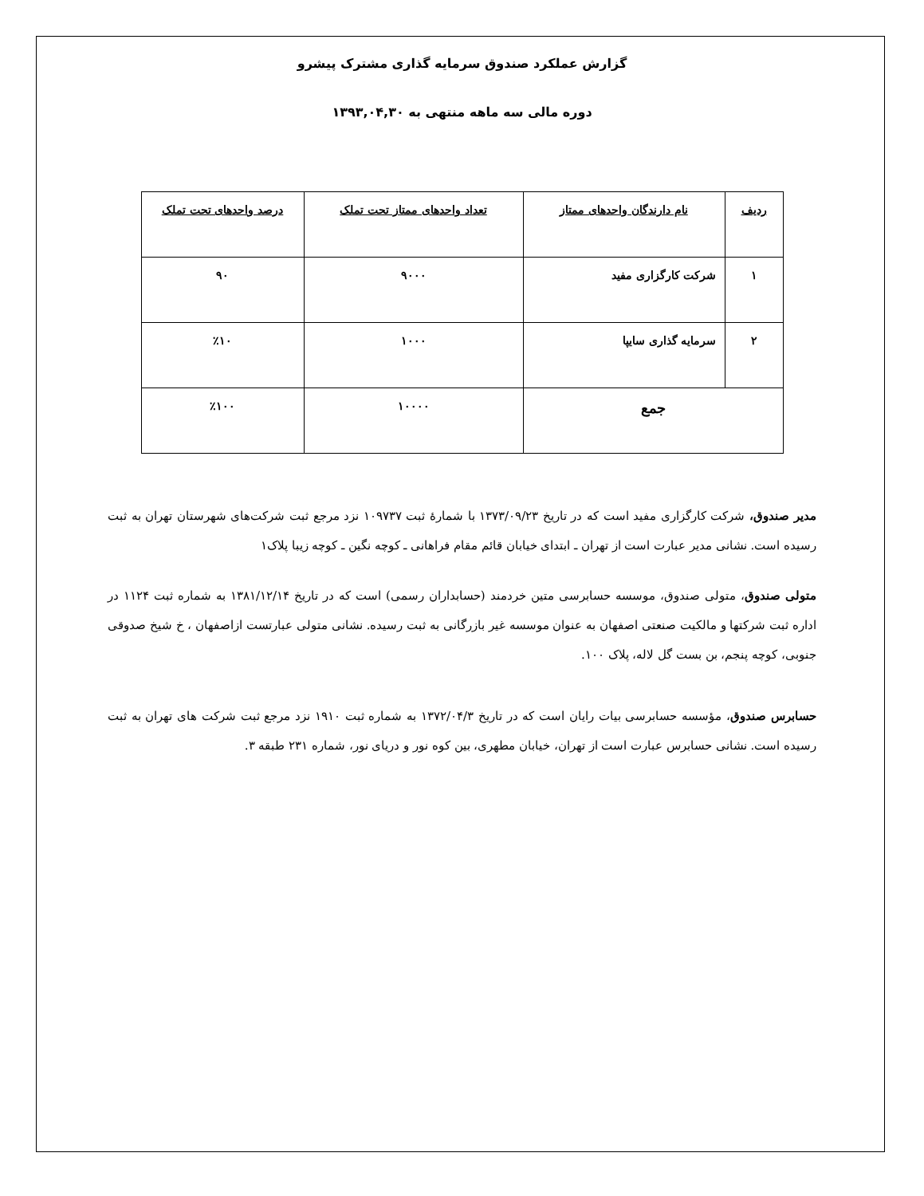گزارش عملکرد صندوق سرمایه گذاری مشترک پیشرو
دوره مالی سه ماهه منتهی به ۱۳۹۳,۰۴,۳۰
| ردیف | نام دارندگان واحدهای ممتاز | تعداد واحدهای ممتاز تحت تملک | درصد واحدهای تحت تملک |
| --- | --- | --- | --- |
| ۱ | شرکت کارگزاری مفید | ۹۰۰۰ | ۹۰ |
| ۲ | سرمایه گذاری سایپا | ۱۰۰۰ | ٪۱۰ |
| جمع | | ۱۰۰۰۰ | ٪۱۰۰ |
مدیر صندوق، شرکت کارگزاری مفید است که در تاریخ ۱۳۷۳/۰۹/۲۳ با شمارهٔ ثبت ۱۰۹۷۳۷ نزد مرجع ثبت شرکت‌های شهرستان تهران به ثبت رسیده است. نشانی مدیر عبارت است از تهران ـ ابتدای خیابان قائم مقام فراهانی ـ کوچه نگین ـ کوچه زیبا پلاک۱
متولی صندوق، متولی صندوق، موسسه حسابرسی متین خردمند (حسابداران رسمی) است که در تاریخ ۱۳۸۱/۱۲/۱۴ به شماره ثبت ۱۱۲۴ در اداره ثبت شرکتها و مالکیت صنعتی اصفهان به عنوان موسسه غیر بازرگانی به ثبت رسیده. نشانی متولی عبارتست ازاصفهان ، خ شیخ صدوقی جنوبی، کوچه پنجم، بن بست گل لاله، پلاک ۱۰۰.
حسابرس صندوق، مؤسسه حسابرسی بیات رایان است که در تاریخ ۱۳۷۲/۰۴/۳ به شماره ثبت ۱۹۱۰ نزد مرجع ثبت شرکت های تهران به ثبت رسیده است. نشانی حسابرس عبارت است از تهران، خیابان مطهری، بین کوه نور و دریای نور، شماره ۲۳۱ طبقه ۳.